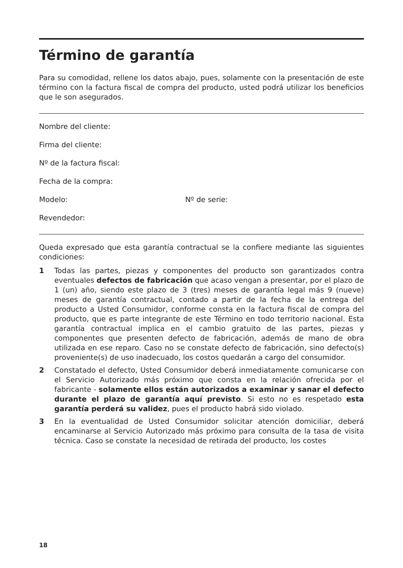Término de garantía
Para su comodidad, rellene los datos abajo, pues, solamente con la presentación de este término con la factura fiscal de compra del producto, usted podrá utilizar los beneficios que le son asegurados.
Nombre del cliente:
Firma del cliente:
Nº de la factura fiscal:
Fecha de la compra:
Modelo: Nº de serie:
Revendedor:
Queda expresado que esta garantía contractual se la confiere mediante las siguientes condiciones:
1 Todas las partes, piezas y componentes del producto son garantizados contra eventuales defectos de fabricación que acaso vengan a presentar, por el plazo de 1 (un) año, siendo este plazo de 3 (tres) meses de garantía legal más 9 (nueve) meses de garantía contractual, contado a partir de la fecha de la entrega del producto a Usted Consumidor, conforme consta en la factura fiscal de compra del producto, que es parte integrante de este Término en todo territorio nacional. Esta garantía contractual implica en el cambio gratuito de las partes, piezas y componentes que presenten defecto de fabricación, además de mano de obra utilizada en ese reparo. Caso no se constate defecto de fabricación, sino defecto(s) proveniente(s) de uso inadecuado, los costos quedarán a cargo del consumidor.
2 Constatado el defecto, Usted Consumidor deberá inmediatamente comunicarse con el Servicio Autorizado más próximo que consta en la relación ofrecida por el fabricante - solamente ellos están autorizados a examinar y sanar el defecto durante el plazo de garantía aquí previsto. Si esto no es respetado esta garantía perderá su validez, pues el producto habrá sido violado.
3 En la eventualidad de Usted Consumidor solicitar atención domiciliar, deberá encaminarse al Servicio Autorizado más próximo para consulta de la tasa de visita técnica. Caso se constate la necesidad de retirada del producto, los costes
18